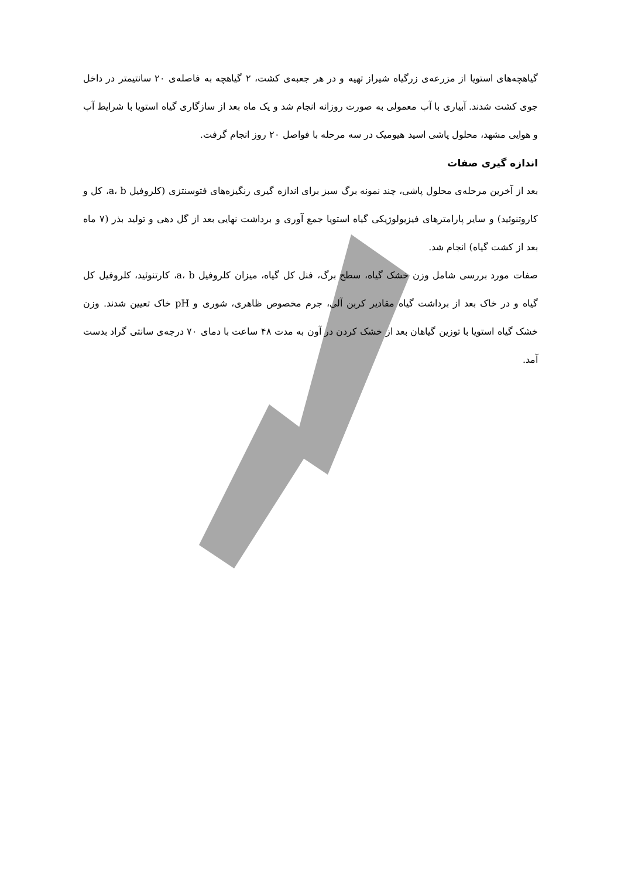گیاهچه‌های استویا از مزرعه‌ی زرگیاه شیراز تهیه و در هر جعبه‌ی کشت، ۲ گیاهچه به فاصله‌ی ۲۰ سانتیمتر در داخل جوی کشت شدند. آبیاری با آب معمولی به صورت روزانه انجام شد و یک ماه بعد از سازگاری گیاه استویا با شرایط آب و هوایی مشهد، محلول پاشی اسید هیومیک در سه مرحله با فواصل ۲۰ روز انجام گرفت.
اندازه گیری صفات
بعد از آخرین مرحله‌ی محلول پاشی، چند نمونه برگ سبز برای اندازه گیری رنگیزه‌های فتوسنتزی (کلروفیل a، b، کل و کاروتنوئید) و سایر پارامترهای فیزیولوژیکی گیاه استویا جمع آوری و برداشت نهایی بعد از گل دهی و تولید بذر (۷ ماه بعد از کشت گیاه) انجام شد.
صفات مورد بررسی شامل وزن خشک گیاه، سطح برگ، فنل کل گیاه، میزان کلروفیل a، b، کارتنوئید، کلروفیل کل گیاه و در خاک بعد از برداشت گیاه مقادیر کربن آلی، جرم مخصوص ظاهری، شوری و pH خاک تعیین شدند. وزن خشک گیاه استویا با توزین گیاهان بعد از خشک کردن در آون به مدت ۴۸ ساعت با دمای ۷۰ درجه‌ی سانتی گراد بدست آمد.